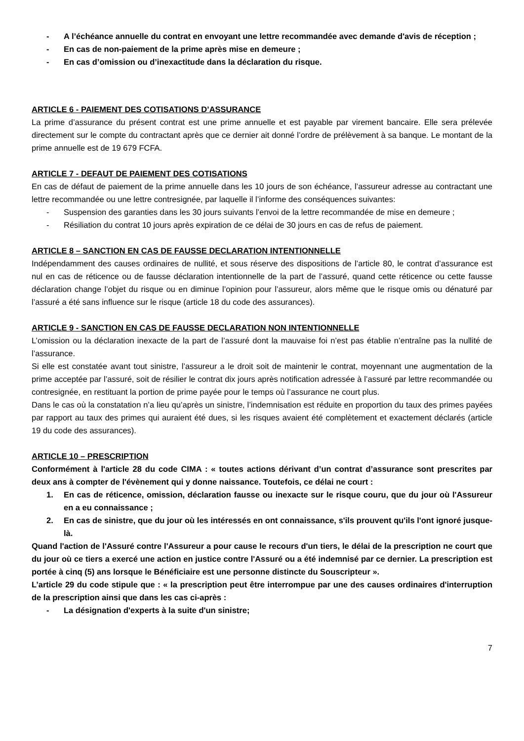- A l’échéance annuelle du contrat en envoyant une lettre recommandée avec demande d'avis de réception ;
- En cas de non-paiement de la prime après mise en demeure ;
- En cas d’omission ou d’inexactitude dans la déclaration du risque.
ARTICLE 6 - PAIEMENT DES COTISATIONS D’ASSURANCE
La prime d’assurance du présent contrat est une prime annuelle et est payable par virement bancaire. Elle sera prélevée directement sur le compte du contractant après que ce dernier ait donné l’ordre de prélèvement à sa banque. Le montant de la prime annuelle est de 19 679 FCFA.
ARTICLE 7 - DEFAUT DE PAIEMENT DES COTISATIONS
En cas de défaut de paiement de la prime annuelle dans les 10 jours de son échéance, l’assureur adresse au contractant une lettre recommandée ou une lettre contresignée, par laquelle il l’informe des conséquences suivantes:
- Suspension des garanties dans les 30 jours suivants l’envoi de la lettre recommandée de mise en demeure ;
- Résiliation du contrat 10 jours après expiration de ce délai de 30 jours en cas de refus de paiement.
ARTICLE 8 – SANCTION EN CAS DE FAUSSE DECLARATION INTENTIONNELLE
Indépendamment des causes ordinaires de nullité, et sous réserve des dispositions de l’article 80, le contrat d’assurance est nul en cas de réticence ou de fausse déclaration intentionnelle de la part de l’assuré, quand cette réticence ou cette fausse déclaration change l’objet du risque ou en diminue l’opinion pour l’assureur, alors même que le risque omis ou dénaturé par l’assuré a été sans influence sur le risque (article 18 du code des assurances).
ARTICLE 9 - SANCTION EN CAS DE FAUSSE DECLARATION NON INTENTIONNELLE
L’omission ou la déclaration inexacte de la part de l’assuré dont la mauvaise foi n’est pas établie n’entraîne pas la nullité de l’assurance.
Si elle est constatée avant tout sinistre, l’assureur a le droit soit de maintenir le contrat, moyennant une augmentation de la prime acceptée par l’assuré, soit de résilier le contrat dix jours après notification adressée à l’assuré par lettre recommandée ou contresignée, en restituant la portion de prime payée pour le temps où l’assurance ne court plus.
Dans le cas où la constatation n’a lieu qu’après un sinistre, l’indemnisation est réduite en proportion du taux des primes payées par rapport au taux des primes qui auraient été dues, si les risques avaient été complètement et exactement déclarés (article 19 du code des assurances).
ARTICLE 10 – PRESCRIPTION
Conformément à l'article 28 du code CIMA : « toutes actions dérivant d’un contrat d’assurance sont prescrites par deux ans à compter de l'évènement qui y donne naissance. Toutefois, ce délai ne court :
1. En cas de réticence, omission, déclaration fausse ou inexacte sur le risque couru, que du jour où l'Assureur en a eu connaissance ;
2. En cas de sinistre, que du jour où les intéressés en ont connaissance, s'ils prouvent qu'ils l'ont ignoré jusque-là.
Quand l'action de l'Assuré contre l'Assureur a pour cause le recours d'un tiers, le délai de la prescription ne court que du jour où ce tiers a exercé une action en justice contre l'Assuré ou a été indemnisé par ce dernier. La prescription est portée à cinq (5) ans lorsque le Bénéficiaire est une personne distincte du Souscripteur ».
L’article 29 du code stipule que : « la prescription peut être interrompue par une des causes ordinaires d'interruption de la prescription ainsi que dans les cas ci-après :
- La désignation d'experts à la suite d'un sinistre;
7